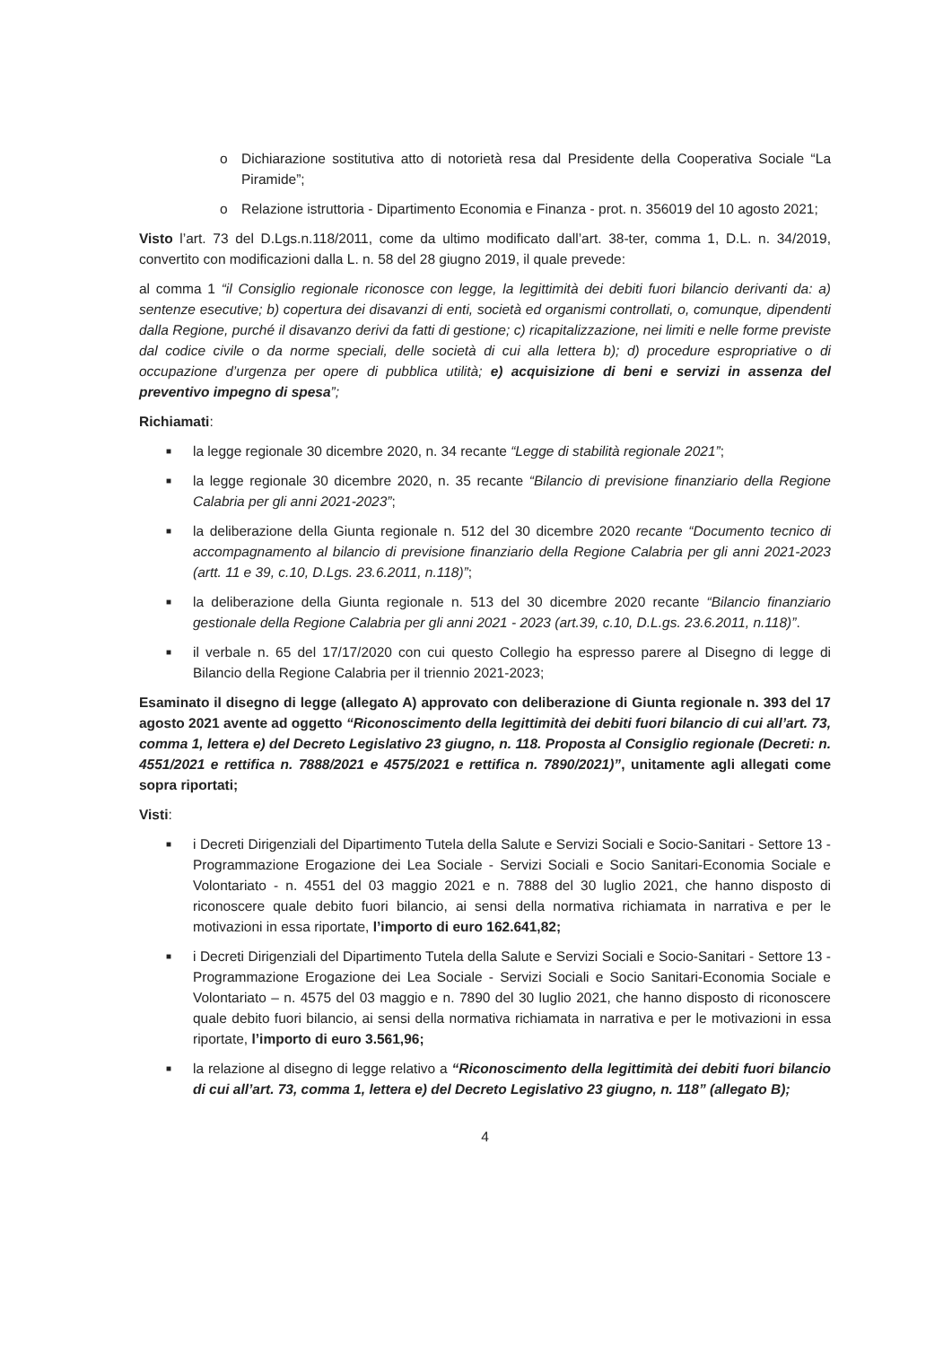o Dichiarazione sostitutiva atto di notorietà resa dal Presidente della Cooperativa Sociale “La Piramide”;
o Relazione istruttoria - Dipartimento Economia e Finanza - prot. n. 356019 del 10 agosto 2021;
Visto l’art. 73 del D.Lgs.n.118/2011, come da ultimo modificato dall’art. 38-ter, comma 1, D.L. n. 34/2019, convertito con modificazioni dalla L. n. 58 del 28 giugno 2019, il quale prevede:
al comma 1 “il Consiglio regionale riconosce con legge, la legittimità dei debiti fuori bilancio derivanti da: a) sentenze esecutive; b) copertura dei disavanzi di enti, società ed organismi controllati, o, comunque, dipendenti dalla Regione, purché il disavanzo derivi da fatti di gestione; c) ricapitalizzazione, nei limiti e nelle forme previste dal codice civile o da norme speciali, delle società di cui alla lettera b); d) procedure espropriative o di occupazione d’urgenza per opere di pubblica utilità; e) acquisizione di beni e servizi in assenza del preventivo impegno di spesa”;
Richiamati:
■
la legge regionale 30 dicembre 2020, n. 34 recante “Legge di stabilità regionale 2021”;
■
la legge regionale 30 dicembre 2020, n. 35 recante “Bilancio di previsione finanziario della Regione Calabria per gli anni 2021-2023”;
■
la deliberazione della Giunta regionale n. 512 del 30 dicembre 2020 recante “Documento tecnico di accompagnamento al bilancio di previsione finanziario della Regione Calabria per gli anni 2021-2023 (artt. 11 e 39, c.10, D.Lgs. 23.6.2011, n.118)”;
■
la deliberazione della Giunta regionale n. 513 del 30 dicembre 2020 recante “Bilancio finanziario gestionale della Regione Calabria per gli anni 2021 - 2023 (art.39, c.10, D.L.gs. 23.6.2011, n.118)”.
■
il verbale n. 65 del 17/17/2020 con cui questo Collegio ha espresso parere al Disegno di legge di Bilancio della Regione Calabria per il triennio 2021-2023;
Esaminato il disegno di legge (allegato A) approvato con deliberazione di Giunta regionale n. 393 del 17 agosto 2021 avente ad oggetto “Riconoscimento della legittimità dei debiti fuori bilancio di cui all’art. 73, comma 1, lettera e) del Decreto Legislativo 23 giugno, n. 118. Proposta al Consiglio regionale (Decreti: n. 4551/2021 e rettifica n. 7888/2021 e 4575/2021 e rettifica n. 7890/2021)”, unitamente agli allegati come sopra riportati;
Visti:
■
i Decreti Dirigenziali del Dipartimento Tutela della Salute e Servizi Sociali e Socio-Sanitari - Settore 13 - Programmazione Erogazione dei Lea Sociale - Servizi Sociali e Socio Sanitari-Economia Sociale e Volontariato - n. 4551 del 03 maggio 2021 e n. 7888 del 30 luglio 2021, che hanno disposto di riconoscere quale debito fuori bilancio, ai sensi della normativa richiamata in narrativa e per le motivazioni in essa riportate, l’importo di euro 162.641,82;
■
i Decreti Dirigenziali del Dipartimento Tutela della Salute e Servizi Sociali e Socio-Sanitari - Settore 13 - Programmazione Erogazione dei Lea Sociale - Servizi Sociali e Socio Sanitari-Economia Sociale e Volontariato – n. 4575 del 03 maggio e n. 7890 del 30 luglio 2021, che hanno disposto di riconoscere quale debito fuori bilancio, ai sensi della normativa richiamata in narrativa e per le motivazioni in essa riportate, l’importo di euro 3.561,96;
■
la relazione al disegno di legge relativo a “Riconoscimento della legittimità dei debiti fuori bilancio di cui all’art. 73, comma 1, lettera e) del Decreto Legislativo 23 giugno, n. 118” (allegato B);
4